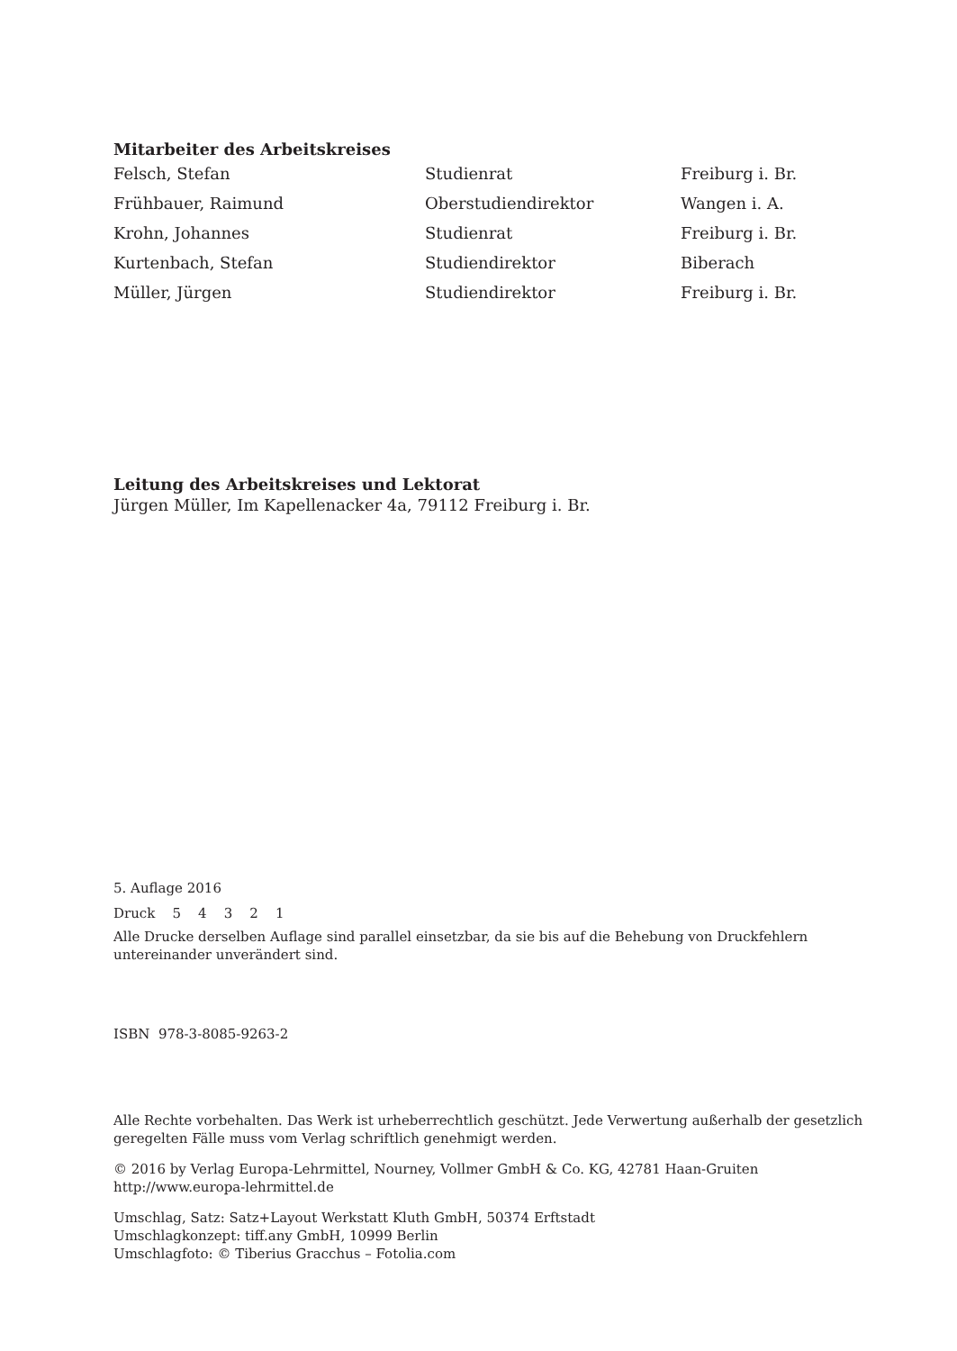Mitarbeiter des Arbeitskreises
| Felsch, Stefan | Studienrat | Freiburg i. Br. |
| Frühbauer, Raimund | Oberstudiendirektor | Wangen i. A. |
| Krohn, Johannes | Studienrat | Freiburg i. Br. |
| Kurtenbach, Stefan | Studiendirektor | Biberach |
| Müller, Jürgen | Studiendirektor | Freiburg i. Br. |
Leitung des Arbeitskreises und Lektorat
Jürgen Müller, Im Kapellenacker 4a, 79112 Freiburg i. Br.
5. Auflage 2016
Druck 5 4 3 2 1
Alle Drucke derselben Auflage sind parallel einsetzbar, da sie bis auf die Behebung von Druckfehlern untereinander unverändert sind.
ISBN 978-3-8085-9263-2
Alle Rechte vorbehalten. Das Werk ist urheberrechtlich geschützt. Jede Verwertung außerhalb der gesetzlich geregelten Fälle muss vom Verlag schriftlich genehmigt werden.
© 2016 by Verlag Europa-Lehrmittel, Nourney, Vollmer GmbH & Co. KG, 42781 Haan-Gruiten
http://www.europa-lehrmittel.de
Umschlag, Satz: Satz+Layout Werkstatt Kluth GmbH, 50374 Erftstadt
Umschlagkonzept: tiff.any GmbH, 10999 Berlin
Umschlagfoto: © Tiberius Gracchus – Fotolia.com